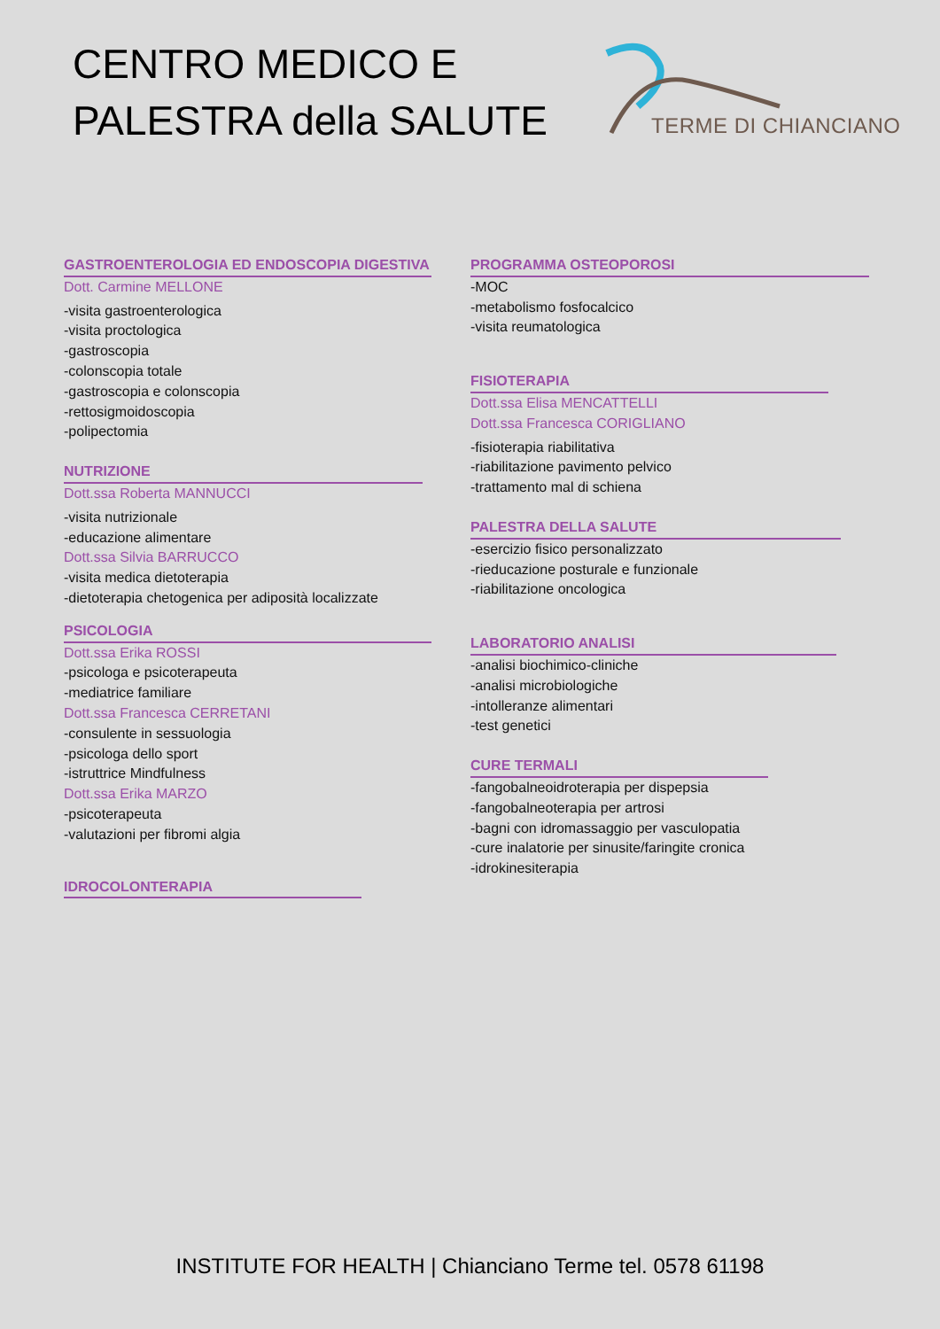CENTRO MEDICO E
PALESTRA della SALUTE
TERME DI CHIANCIANO
GASTROENTEROLOGIA ED ENDOSCOPIA DIGESTIVA
Dott. Carmine MELLONE
-visita gastroenterologica
-visita proctologica
-gastroscopia
-colonscopia totale
-gastroscopia e colonscopia
-rettosigmoidoscopia
-polipectomia
NUTRIZIONE
Dott.ssa Roberta MANNUCCI
-visita nutrizionale
-educazione alimentare
Dott.ssa Silvia BARRUCCO
-visita medica dietoterapia
-dietoterapia chetogenica per adiposità localizzate
PSICOLOGIA
Dott.ssa Erika ROSSI
-psicologa e psicoterapeuta
-mediatrice familiare
Dott.ssa Francesca CERRETANI
-consulente in sessuologia
-psicologa dello sport
-istruttrice Mindfulness
Dott.ssa Erika MARZO
-psicoterapeuta
-valutazioni per fibromi algia
IDROCOLONTERAPIA
PROGRAMMA OSTEOPOROSI
-MOC
-metabolismo fosfocalcico
-visita reumatologica
FISIOTERAPIA
Dott.ssa Elisa MENCATTELLI
Dott.ssa Francesca CORIGLIANO
-fisioterapia riabilitativa
-riabilitazione pavimento pelvico
-trattamento mal di schiena
PALESTRA DELLA SALUTE
-esercizio fisico personalizzato
-rieducazione posturale e funzionale
-riabilitazione oncologica
LABORATORIO ANALISI
-analisi biochimico-cliniche
-analisi microbiologiche
-intolleranze alimentari
-test genetici
CURE TERMALI
-fangobalneoidroterapia per dispepsia
-fangobalneoterapia per artrosi
-bagni con idromassaggio per vasculopatia
-cure inalatorie per sinusite/faringite cronica
-idrokinesiterapia
INSTITUTE FOR HEALTH | Chianciano Terme tel. 0578 61198